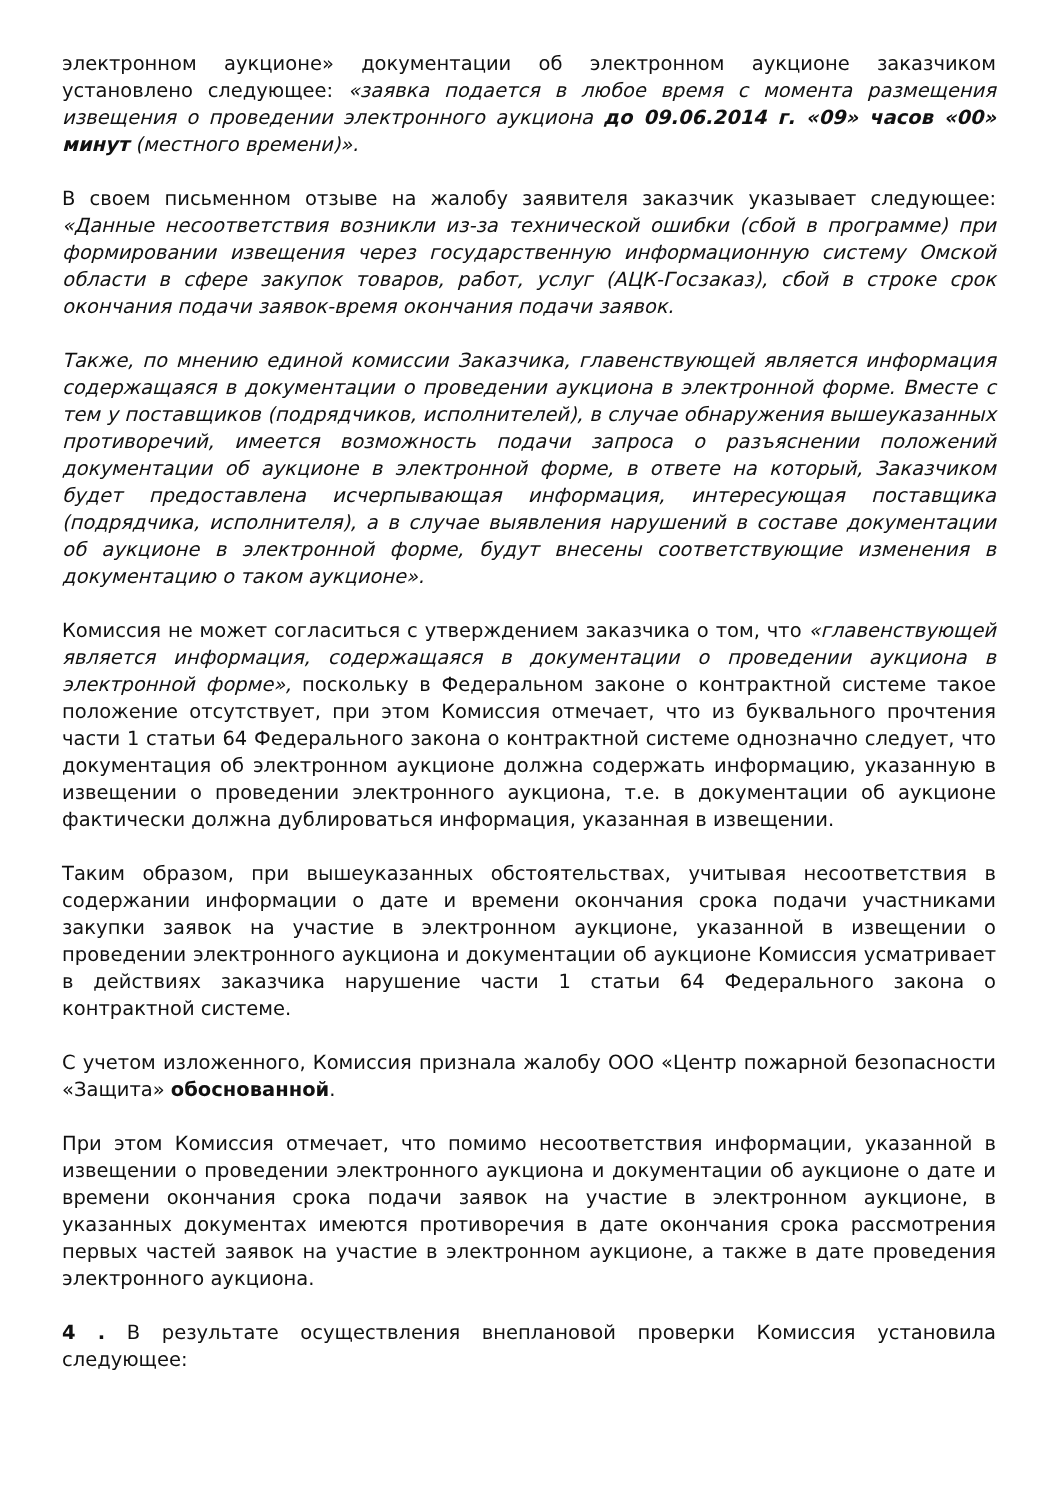электронном аукционе» документации об электронном аукционе заказчиком установлено следующее: «заявка подается в любое время с момента размещения извещения о проведении электронного аукциона до 09.06.2014 г. «09» часов «00» минут (местного времени)».
В своем письменном отзыве на жалобу заявителя заказчик указывает следующее: «Данные несоответствия возникли из-за технической ошибки (сбой в программе) при формировании извещения через государственную информационную систему Омской области в сфере закупок товаров, работ, услуг (АЦК-Госзаказ), сбой в строке срок окончания подачи заявок-время окончания подачи заявок.
Также, по мнению единой комиссии Заказчика, главенствующей является информация содержащаяся в документации о проведении аукциона в электронной форме. Вместе с тем у поставщиков (подрядчиков, исполнителей), в случае обнаружения вышеуказанных противоречий, имеется возможность подачи запроса о разъяснении положений документации об аукционе в электронной форме, в ответе на который, Заказчиком будет предоставлена исчерпывающая информация, интересующая поставщика (подрядчика, исполнителя), а в случае выявления нарушений в составе документации об аукционе в электронной форме, будут внесены соответствующие изменения в документацию о таком аукционе».
Комиссия не может согласиться с утверждением заказчика о том, что «главенствующей является информация, содержащаяся в документации о проведении аукциона в электронной форме», поскольку в Федеральном законе о контрактной системе такое положение отсутствует, при этом Комиссия отмечает, что из буквального прочтения части 1 статьи 64 Федерального закона о контрактной системе однозначно следует, что документация об электронном аукционе должна содержать информацию, указанную в извещении о проведении электронного аукциона, т.е. в документации об аукционе фактически должна дублироваться информация, указанная в извещении.
Таким образом, при вышеуказанных обстоятельствах, учитывая несоответствия в содержании информации о дате и времени окончания срока подачи участниками закупки заявок на участие в электронном аукционе, указанной в извещении о проведении электронного аукциона и документации об аукционе Комиссия усматривает в действиях заказчика нарушение части 1 статьи 64 Федерального закона о контрактной системе.
С учетом изложенного, Комиссия признала жалобу ООО «Центр пожарной безопасности «Защита» обоснованной.
При этом Комиссия отмечает, что помимо несоответствия информации, указанной в извещении о проведении электронного аукциона и документации об аукционе о дате и времени окончания срока подачи заявок на участие в электронном аукционе, в указанных документах имеются противоречия в дате окончания срока рассмотрения первых частей заявок на участие в электронном аукционе, а также в дате проведения электронного аукциона.
4 . В результате осуществления внеплановой проверки Комиссия установила следующее: